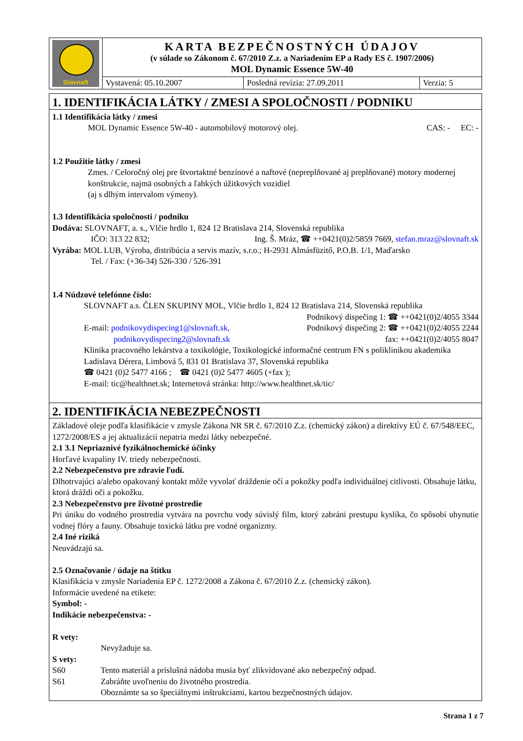| Slovnaft | KARTA BEZPEČNOSTNÝCH ÚDAJOV (v súlade so Zákonom č. 67/2010 Z.z. a Nariadením EP a Rady ES č. 1907/2006) MOL Dynamic Essence 5W-40 | | |
| | Vystavená: 05.10.2007 | Posledná revízia: 27.09.2011 | Verzia: 5 |
1. IDENTIFIKÁCIA LÁTKY / ZMESI A SPOLOČNOSTI / PODNIKU
1.1 Identifikácia látky / zmesi
MOL Dynamic Essence 5W-40 - automobilový motorový olej. CAS: - EC: -
1.2 Použitie látky / zmesi
Zmes. / Celoročný olej pre štvortaktné benzínové a naftové (nepreplňované aj preplňované) motory modernej konštrukcie, najmä osobných a ľahkých úžitkových vozidiel
(aj s dlhým intervalom výmeny).
1.3 Identifikácia spoločnosti / podniku
Dodáva: SLOVNAFT, a. s., Vlčie hrdlo 1, 824 12 Bratislava 214, Slovenská republika
IČO: 313 22 832; Ing. Š. Mráz, ☎ ++0421(0)2/5859 7669, stefan.mraz@slovnaft.sk
Vyrába: MOL LUB, Výroba, distribúcia a servis mazív, s.r.o.; H-2931 Almásfüzitő, P.O.B. 1/1, Maďarsko
Tel. / Fax: (+36-34) 526-330 / 526-391
1.4 Núdzové telefónne číslo:
SLOVNAFT a.s. ČLEN SKUPINY MOL, Vlčie hrdlo 1, 824 12 Bratislava 214, Slovenská republika
Podnikový dispečing 1: ☎ ++0421(0)2/4055 3344
E-mail: podnikovydispecing1@slovnaft.sk, Podnikový dispečing 2: ☎ ++0421(0)2/4055 2244
podnikovydispecing2@slovnaft.sk fax: ++0421(0)2/4055 8047
Klinika pracovného lekárstva a toxikológie, Toxikologické informačné centrum FN s poliklinikou akademika Ladislava Dérera, Limbová 5, 831 01 Bratislava 37, Slovenská republika
☎ 0421 (0)2 5477 4166 ; ☎ 0421 (0)2 5477 4605 (+fax );
E-mail: tic@healthnet.sk; Internetová stránka: http://www.healthnet.sk/tic/
2. IDENTIFIKÁCIA NEBEZPEČNOSTI
Základové oleje podľa klasifikácie v zmysle Zákona NR SR č. 67/2010 Z.z. (chemický zákon) a direktívy EÚ č. 67/548/EEC, 1272/2008/ES a jej aktualizácií nepatria medzi látky nebezpečné.
2.1 3.1 Nepriaznivé fyzikálnochemické účinky
Horľavé kvapaliny IV. triedy nebezpečnosti.
2.2 Nebezpečenstvo pre zdravie ľudí.
Dlhotrvajúci a/alebo opakovaný kontakt môže vyvolať dráždenie očí a pokožky podľa individuálnej citlivosti. Obsahuje látku, ktorá dráždi oči a pokožku.
2.3 Nebezpečenstvo pre životné prostredie
Pri úniku do vodného prostredia vytvára na povrchu vody súvislý film, ktorý zabráni prestupu kyslíka, čo spôsobí uhynutie vodnej flóry a fauny. Obsahuje toxickú látku pre vodné organizmy.
2.4 Iné riziká
Neuvádzajú sa.
2.5 Označovanie / údaje na štítku
Klasifikácia v zmysle Nariadenia EP č. 1272/2008 a Zákona č. 67/2010 Z.z. (chemický zákon).
Informácie uvedené na etikete:
Symbol: -
Indikácie nebezpečenstva: -
R vety:
Nevyžaduje sa.
S vety:
S60 Tento materiál a príslušná nádoba musia byť zlikvidované ako nebezpečný odpad.
S61 Zabráňte uvoľneniu do životného prostredia.
Oboznámte sa so špeciálnymi inštrukciami, kartou bezpečnostných údajov.
Strana 1 z 7